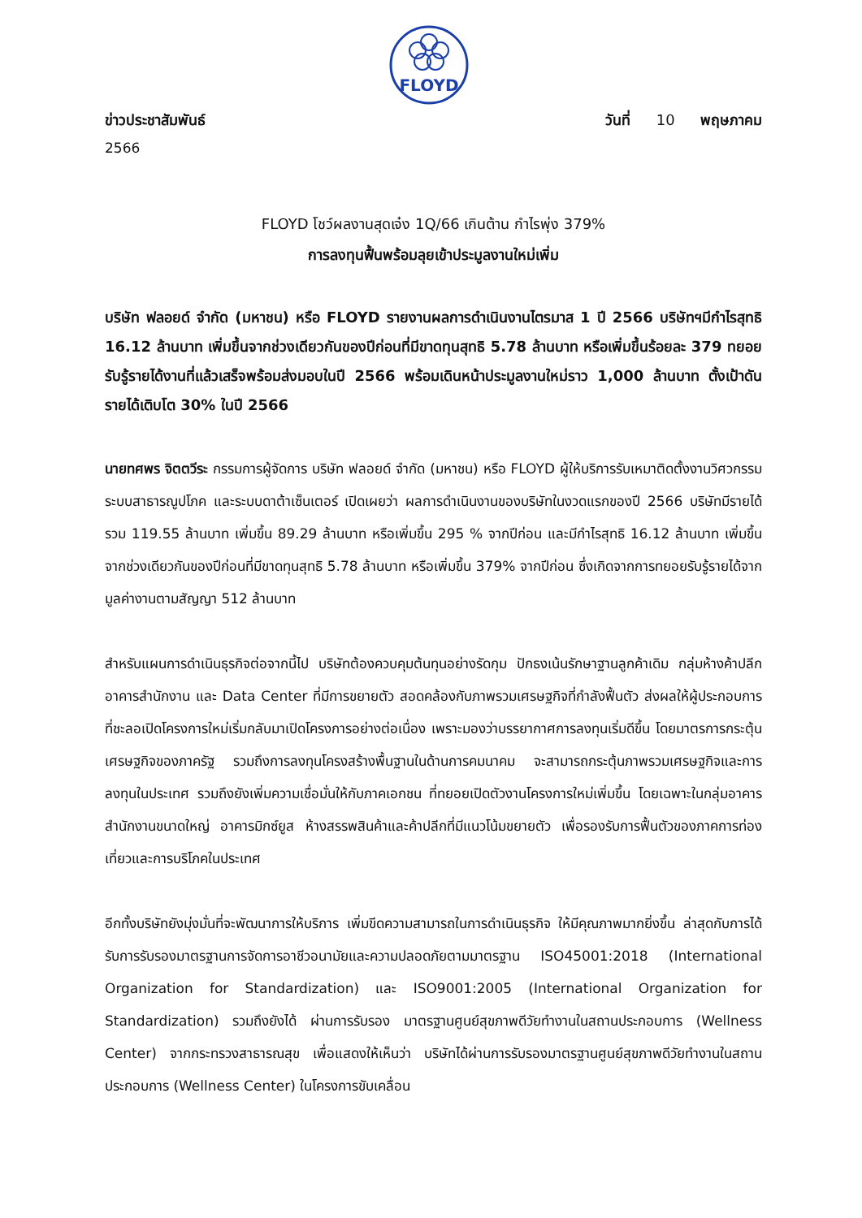FLOYD
ข่าวประชาสัมพันธ์ วันที่ 10 พฤษภาคม
2566
FLOYD โชว์ผลงานสุดเจ๋ง 1Q/66 เกินต้าน กำไรพุ่ง 379%
การลงทุนฟื้นพร้อมลุยเข้าประมูลงานใหม่เพิ่ม
บริษัท ฟลอยด์ จำกัด (มหาชน) หรือ FLOYD รายงานผลการดำเนินงานไตรมาส 1 ปี 2566 บริษัทฯมีกำไรสุทธิ 16.12 ล้านบาท เพิ่มขึ้นจากช่วงเดียวกันของปีก่อนที่มีขาดทุนสุทธิ 5.78 ล้านบาท หรือเพิ่มขึ้นร้อยละ 379 ทยอยรับรู้รายได้งานที่แล้วเสร็จพร้อมส่งมอบในปี 2566 พร้อมเดินหน้าประมูลงานใหม่ราว 1,000 ล้านบาท ตั้งเป้าดันรายได้เติบโต 30% ในปี 2566
นายทศพร จิตตวีระ กรรมการผู้จัดการ บริษัท ฟลอยด์ จำกัด (มหาชน) หรือ FLOYD ผู้ให้บริการรับเหมาติดตั้งงานวิศวกรรมระบบสาธารณูปโภค และระบบดาต้าเซ็นเตอร์ เปิดเผยว่า ผลการดำเนินงานของบริษัทในงวดแรกของปี 2566 บริษัทมีรายได้รวม 119.55 ล้านบาท เพิ่มขึ้น 89.29 ล้านบาท หรือเพิ่มขึ้น 295 % จากปีก่อน และมีกำไรสุทธิ 16.12 ล้านบาท เพิ่มขึ้นจากช่วงเดียวกันของปีก่อนที่มีขาดทุนสุทธิ 5.78 ล้านบาท หรือเพิ่มขึ้น 379% จากปีก่อน ซึ่งเกิดจากการทยอยรับรู้รายได้จากมูลค่างานตามสัญญา 512 ล้านบาท
สำหรับแผนการดำเนินธุรกิจต่อจากนี้ไป บริษัทต้องควบคุมต้นทุนอย่างรัดกุม ปักธงเน้นรักษาฐานลูกค้าเดิม กลุ่มห้างค้าปลีก อาคารสำนักงาน และ Data Center ที่มีการขยายตัว สอดคล้องกับภาพรวมเศรษฐกิจที่กำลังฟื้นตัว ส่งผลให้ผู้ประกอบการที่ชะลอเปิดโครงการใหม่เริ่มกลับมาเปิดโครงการอย่างต่อเนื่อง เพราะมองว่าบรรยากาศการลงทุนเริ่มดีขึ้น โดยมาตรการกระตุ้นเศรษฐกิจของภาครัฐ รวมถึงการลงทุนโครงสร้างพื้นฐานในด้านการคมนาคม จะสามารถกระตุ้นภาพรวมเศรษฐกิจและการลงทุนในประเทศ รวมถึงยังเพิ่มความเชื่อมั่นให้กับภาคเอกชน ที่ทยอยเปิดตัวงานโครงการใหม่เพิ่มขึ้น โดยเฉพาะในกลุ่มอาคารสำนักงานขนาดใหญ่ อาคารมิกซ์ยูส ห้างสรรพสินค้าและค้าปลีกที่มีแนวโน้มขยายตัว เพื่อรองรับการฟื้นตัวของภาคการท่องเที่ยวและการบริโภคในประเทศ
อีกทั้งบริษัทยังมุ่งมั่นที่จะพัฒนาการให้บริการ เพิ่มขีดความสามารถในการดำเนินธุรกิจ ให้มีคุณภาพมากยิ่งขึ้น ล่าสุดกับการได้รับการรับรองมาตรฐานการจัดการอาชีวอนามัยและความปลอดภัยตามมาตรฐาน ISO45001:2018 (International Organization for Standardization) และ ISO9001:2005 (International Organization for Standardization) รวมถึงยังได้ ผ่านการรับรอง มาตรฐานศูนย์สุขภาพดีวัยทำงานในสถานประกอบการ (Wellness Center) จากกระทรวงสาธารณสุข เพื่อแสดงให้เห็นว่า บริษัทได้ผ่านการรับรองมาตรฐานศูนย์สุขภาพดีวัยทำงานในสถานประกอบการ (Wellness Center) ในโครงการขับเคลื่อน